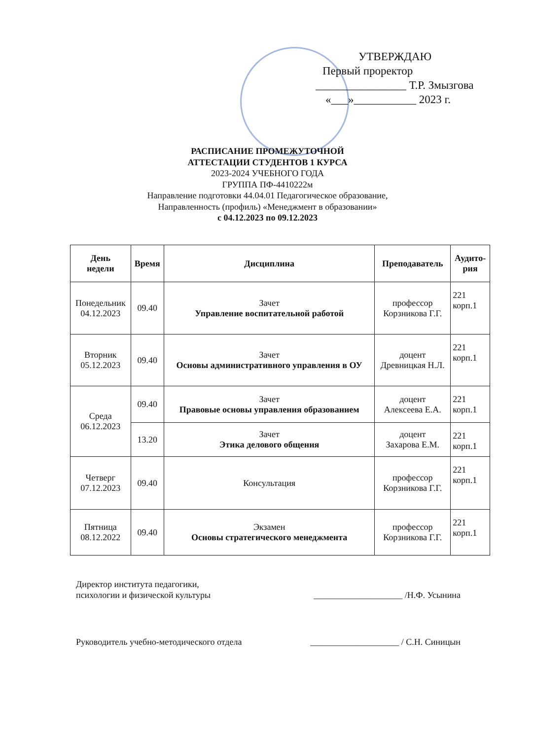УТВЕРЖДАЮ
Первый проректор
________________ Т.Р. Змызгова
«___»___________ 2023 г.
РАСПИСАНИЕ ПРОМЕЖУТОЧНОЙ
АТТЕСТАЦИИ СТУДЕНТОВ 1 КУРСА
2023-2024 УЧЕБНОГО ГОДА
ГРУППА ПФ-4410222м
Направление подготовки 44.04.01 Педагогическое образование,
Направленность (профиль) «Менеджмент в образовании»
с 04.12.2023 по 09.12.2023
| День недели | Время | Дисциплина | Преподаватель | Аудито- рия |
| --- | --- | --- | --- | --- |
| Понедельник 04.12.2023 | 09.40 | Зачет Управление воспитательной работой | профессор Корзникова Г.Г. | 221 корп.1 |
| Вторник 05.12.2023 | 09.40 | Зачет Основы административного управления в ОУ | доцент Древницкая Н.Л. | 221 корп.1 |
| Среда 06.12.2023 | 09.40 | Зачет Правовые основы управления образованием | доцент Алексеева Е.А. | 221 корп.1 |
| | 13.20 | Зачет Этика делового общения | доцент Захарова Е.М. | 221 корп.1 |
| Четверг 07.12.2023 | 09.40 | Консультация | профессор Корзникова Г.Г. | 221 корп.1 |
| Пятница 08.12.2022 | 09.40 | Экзамен Основы стратегического менеджмента | профессор Корзникова Г.Г. | 221 корп.1 |
Директор института педагогики,
психологии и физической культуры
____________________ /Н.Ф. Усынина
Руководитель учебно-методического отдела
____________________ / С.Н. Синицын